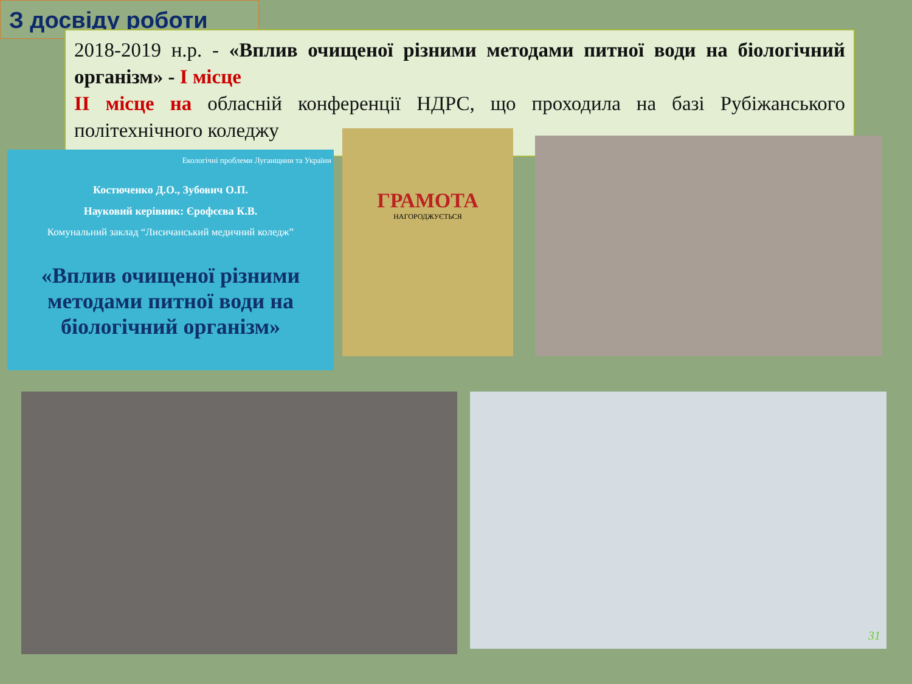З досвіду роботи
2018-2019 н.р. - «Вплив очищеної різними методами питної води на біологічний організм» - I місце
II місце на обласній конференції НДРС, що проходила на базі Рубіжанського політехнічного коледжу
Екологічні проблеми Луганщини та України
Костюченко Д.О., Зубович О.П.
Науковий керівник: Єрофєєва К.В.
Комунальний заклад “Лисичанський медичний коледж”
«Вплив очищеної різними методами питної води на біологічний організм»
ГРАМОТА
НАГОРОДЖУЄТЬСЯ
31